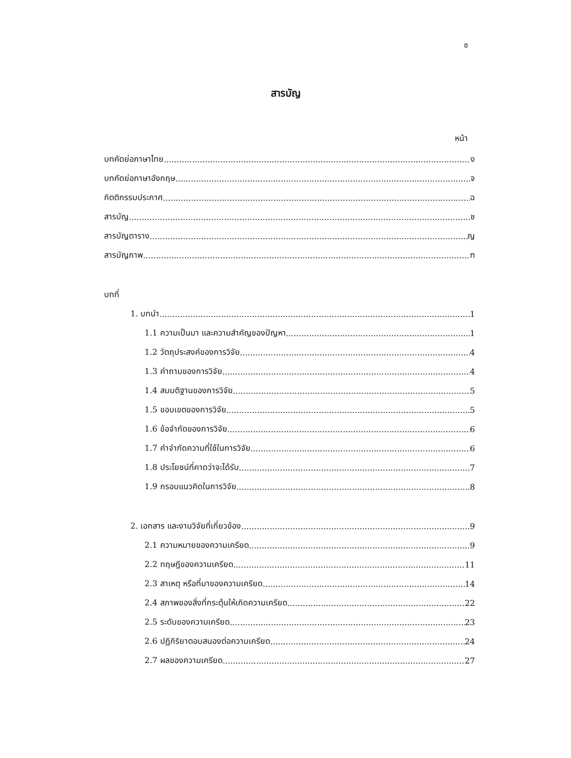ช
สารบัญ
หน้า
บทคัดย่อภาษาไทย ง
บทคัดย่อภาษาอังกฤษ จ
กิตติกรรมประกาศ ฉ
สารบัญ ช
สารบัญตาราง ญ
สารบัญภาพ ฑ
บทที่
1. บทนำ 1
1.1 ความเป็นมา และความสำคัญของปัญหา 1
1.2 วัตถุประสงค์ของการวิจัย 4
1.3 คำถามของการวิจัย 4
1.4 สมมติฐานของการวิจัย 5
1.5 ขอบเขตของการวิจัย 5
1.6 ข้อจำกัดของการวิจัย 6
1.7 คำจำกัดความที่ใช้ในการวิจัย 6
1.8 ประโยชน์ที่คาดว่าจะได้รับ 7
1.9 กรอบแนวคิดในการวิจัย 8
2. เอกสาร และงานวิจัยที่เกี่ยวข้อง 9
2.1 ความหมายของความเครียด 9
2.2 ทฤษฎีของความเครียด 11
2.3 สาเหตุ หรือที่มาของความเครียด 14
2.4 สภาพของสิ่งที่กระตุ้นให้เกิดความเครียด 22
2.5 ระดับของความเครียด 23
2.6 ปฏิกิริยาตอบสนองต่อความเครียด 24
2.7 ผลของความเครียด 27